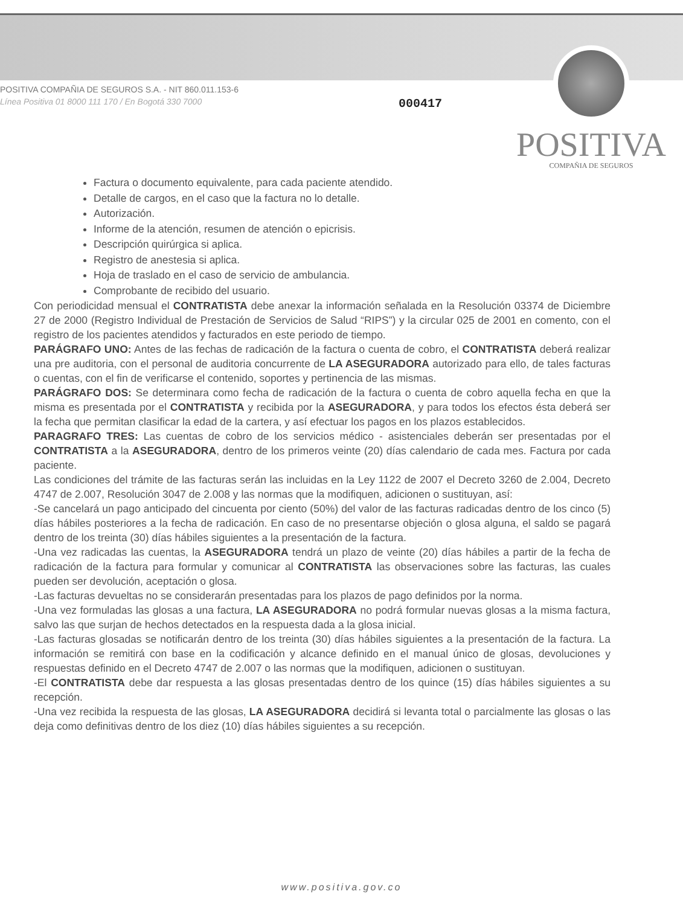POSITIVA COMPAÑIA DE SEGUROS S.A. - NIT 860.011.153-6
Línea Positiva 01 8000 111 170 / En Bogotá 330 7000
000417
POSITIVA
COMPAÑIA DE SEGUROS
Factura o documento equivalente, para cada paciente atendido.
Detalle de cargos, en el caso que la factura no lo detalle.
Autorización.
Informe de la atención, resumen de atención o epicrisis.
Descripción quirúrgica si aplica.
Registro de anestesia si aplica.
Hoja de traslado en el caso de servicio de ambulancia.
Comprobante de recibido del usuario.
Con periodicidad mensual el CONTRATISTA debe anexar la información señalada en la Resolución 03374 de Diciembre 27 de 2000 (Registro Individual de Prestación de Servicios de Salud “RIPS”) y la circular 025 de 2001 en comento, con el registro de los pacientes atendidos y facturados en este periodo de tiempo.
PARÁGRAFO UNO: Antes de las fechas de radicación de la factura o cuenta de cobro, el CONTRATISTA deberá realizar una pre auditoria, con el personal de auditoria concurrente de LA ASEGURADORA autorizado para ello, de tales facturas o cuentas, con el fin de verificarse el contenido, soportes y pertinencia de las mismas.
PARÁGRAFO DOS: Se determinara como fecha de radicación de la factura o cuenta de cobro aquella fecha en que la misma es presentada por el CONTRATISTA y recibida por la ASEGURADORA, y para todos los efectos ésta deberá ser la fecha que permitan clasificar la edad de la cartera, y así efectuar los pagos en los plazos establecidos.
PARAGRAFO TRES: Las cuentas de cobro de los servicios médico - asistenciales deberán ser presentadas por el CONTRATISTA a la ASEGURADORA, dentro de los primeros veinte (20) días calendario de cada mes. Factura por cada paciente.
Las condiciones del trámite de las facturas serán las incluidas en la Ley 1122 de 2007 el Decreto 3260 de 2.004, Decreto 4747 de 2.007, Resolución 3047 de 2.008 y las normas que la modifiquen, adicionen o sustituyan, así:
-Se cancelará un pago anticipado del cincuenta por ciento (50%) del valor de las facturas radicadas dentro de los cinco (5) días hábiles posteriores a la fecha de radicación. En caso de no presentarse objeción o glosa alguna, el saldo se pagará dentro de los treinta (30) días hábiles siguientes a la presentación de la factura.
-Una vez radicadas las cuentas, la ASEGURADORA tendrá un plazo de veinte (20) días hábiles a partir de la fecha de radicación de la factura para formular y comunicar al CONTRATISTA las observaciones sobre las facturas, las cuales pueden ser devolución, aceptación o glosa.
-Las facturas devueltas no se considerarán presentadas para los plazos de pago definidos por la norma.
-Una vez formuladas las glosas a una factura, LA ASEGURADORA no podrá formular nuevas glosas a la misma factura, salvo las que surjan de hechos detectados en la respuesta dada a la glosa inicial.
-Las facturas glosadas se notificarán dentro de los treinta (30) días hábiles siguientes a la presentación de la factura. La información se remitirá con base en la codificación y alcance definido en el manual único de glosas, devoluciones y respuestas definido en el Decreto 4747 de 2.007 o las normas que la modifiquen, adicionen o sustituyan.
-El CONTRATISTA debe dar respuesta a las glosas presentadas dentro de los quince (15) días hábiles siguientes a su recepción.
-Una vez recibida la respuesta de las glosas, LA ASEGURADORA decidirá si levanta total o parcialmente las glosas o las deja como definitivas dentro de los diez (10) días hábiles siguientes a su recepción.
www.positiva.gov.co